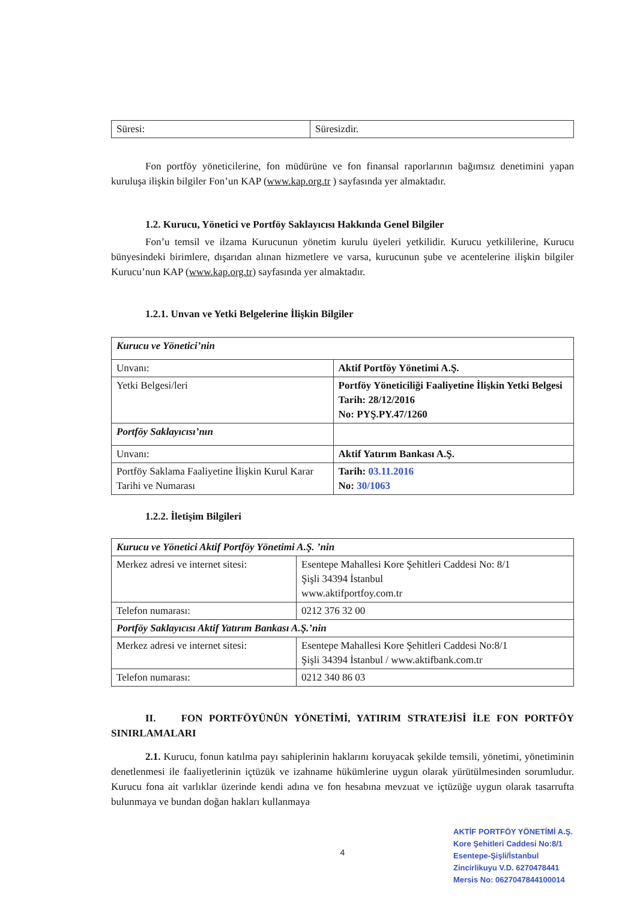| Süresi: | Süresizdir. |
Fon portföy yöneticilerine, fon müdürüne ve fon finansal raporlarının bağımsız denetimini yapan kuruluşa ilişkin bilgiler Fon’un KAP (www.kap.org.tr ) sayfasında yer almaktadır.
1.2. Kurucu, Yönetici ve Portföy Saklayıcısı Hakkında Genel Bilgiler
Fon’u temsil ve ilzama Kurucunun yönetim kurulu üyeleri yetkilidir. Kurucu yetkililerine, Kurucu bünyesindeki birimlere, dışarıdan alınan hizmetlere ve varsa, kurucunun şube ve acentelerine ilişkin bilgiler Kurucu’nun KAP (www.kap.org.tr) sayfasında yer almaktadır.
1.2.1. Unvan ve Yetki Belgelerine İlişkin Bilgiler
| Kurucu ve Yönetici’nin | |
| Unvanı: | Aktif Portföy Yönetimi A.Ş. |
| Yetki Belgesi/leri | Portföy Yöneticiliği Faaliyetine İlişkin Yetki Belgesi Tarih: 28/12/2016 No: PYŞ.PY.47/1260 |
| Portföy Saklayıcısı’nın | |
| Unvanı: | Aktif Yatırım Bankası A.Ş. |
| Portföy Saklama Faaliyetine İlişkin Kurul Karar Tarihi ve Numarası | Tarih: 03.11.2016 No: 30/1063 |
1.2.2. İletişim Bilgileri
| Kurucu ve Yönetici Aktif Portföy Yönetimi A.Ş. ’nin | |
| Merkez adresi ve internet sitesi: | Esentepe Mahallesi Kore Şehitleri Caddesi No: 8/1 Şişli 34394 İstanbul www.aktifportfoy.com.tr |
| Telefon numarası: | 0212 376 32 00 |
| Portföy Saklayıcısı Aktif Yatırım Bankası A.Ş.’nin | |
| Merkez adresi ve internet sitesi: | Esentepe Mahallesi Kore Şehitleri Caddesi No:8/1 Şişli 34394 İstanbul / www.aktifbank.com.tr |
| Telefon numarası: | 0212 340 86 03 |
II. FON PORTFÖYÜNÜN YÖNETİMİ, YATIRIM STRATEJİSİ İLE FON PORTFÖY SINIRLAMALARI
2.1. Kurucu, fonun katılma payı sahiplerinin haklarını koruyacak şekilde temsili, yönetimi, yönetiminin denetlenmesi ile faaliyetlerinin içtüzük ve izahname hükümlerine uygun olarak yürütülmesinden sorumludur. Kurucu fona ait varlıklar üzerinde kendi adına ve fon hesabına mevzuat ve içtüzüğe uygun olarak tasarrufta bulunmaya ve bundan doğan hakları kullanmaya
4
AKTİF PORTFÖY YÖNETİMİ A.Ş.
Kore Şehitleri Caddesi No:8/1
Esentepe-Şişli/İstanbul
Zincirlikuyu V.D. 6270478441
Mersis No: 0627047844100014